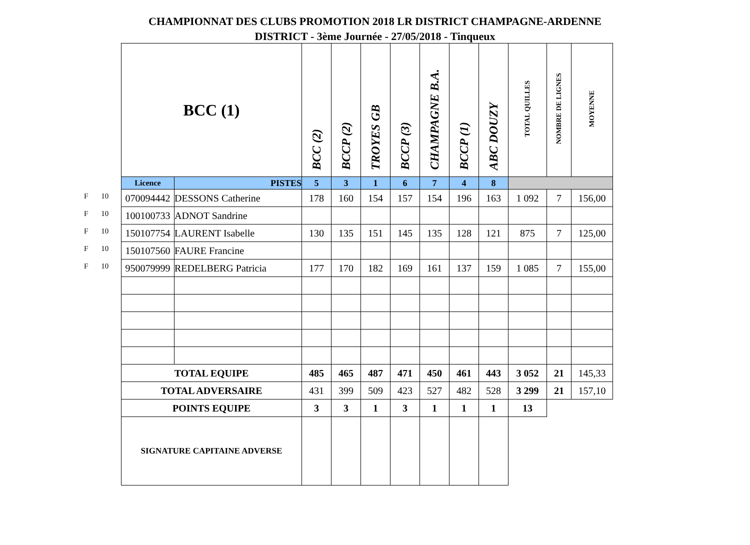CHAMPIONNAT DES CLUBS PROMOTION 2018 LR DISTRICT CHAMPAGNE-ARDENNE
DISTRICT - 3ème Journée - 27/05/2018 - Tinqueux
F 10
F 10
F 10
F 10
F 10
| BCC (1) | | BCC (2) | BCCP (2) | TROYES GB | BCCP (3) | CHAMPAGNE B.A. | BCCP (1) | ABC DOUZY | TOTAL QUILLES | NOMBRE DE LIGNES | MOYENNE |
| Licence | PISTES | 5 | 3 | 1 | 6 | 7 | 4 | 8 | | | |
| 070094442 | DESSONS Catherine | 178 | 160 | 154 | 157 | 154 | 196 | 163 | 1 092 | 7 | 156,00 |
| 100100733 | ADNOT Sandrine | | | | | | | | | | |
| 150107754 | LAURENT Isabelle | 130 | 135 | 151 | 145 | 135 | 128 | 121 | 875 | 7 | 125,00 |
| 150107560 | FAURE Francine | | | | | | | | | | |
| 950079999 | REDELBERG Patricia | 177 | 170 | 182 | 169 | 161 | 137 | 159 | 1 085 | 7 | 155,00 |
| TOTAL EQUIPE | | 485 | 465 | 487 | 471 | 450 | 461 | 443 | 3 052 | 21 | 145,33 |
| TOTAL ADVERSAIRE | | 431 | 399 | 509 | 423 | 527 | 482 | 528 | 3 299 | 21 | 157,10 |
| POINTS EQUIPE | | 3 | 3 | 1 | 3 | 1 | 1 | 1 | 13 | | |
| SIGNATURE CAPITAINE ADVERSE | | | | | | | | | | | |